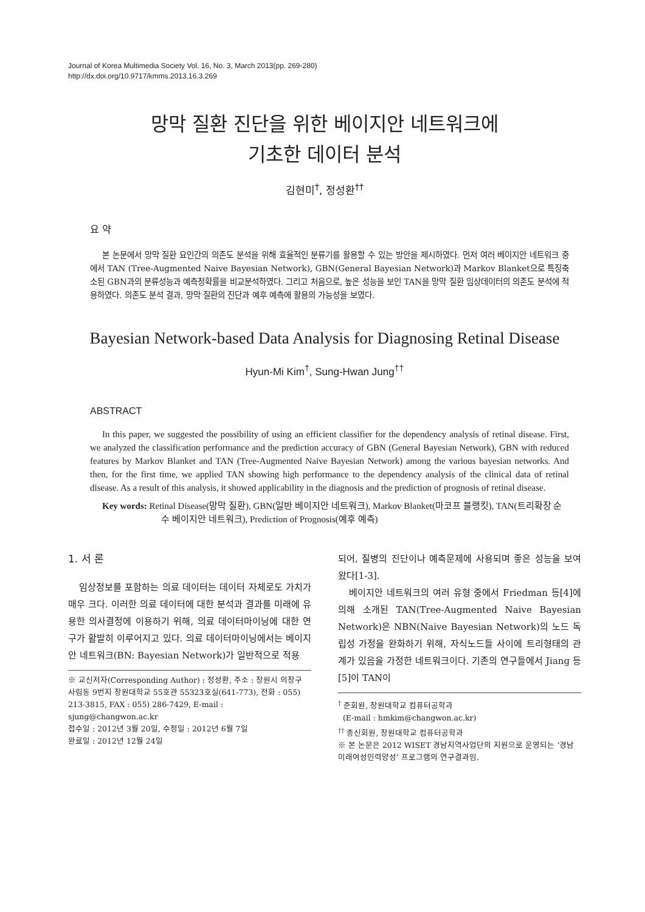Journal of Korea Multimedia Society Vol. 16, No. 3, March 2013(pp. 269-280)
http://dx.doi.org/10.9717/kmms.2013.16.3.269
망막 질환 진단을 위한 베이지안 네트워크에
기초한 데이터 분석
김현미<sup>†</sup>, 정성환<sup>††</sup>
요 약
본 논문에서 망막 질환 요인간의 의존도 분석을 위해 효율적인 분류기를 활용할 수 있는 방안을 제시하였다. 먼저 여러 베이지안 네트워크 중에서 TAN (Tree-Augmented Naive Bayesian Network), GBN(General Bayesian Network)과 Markov Blanket으로 특징축소된 GBN과의 분류성능과 예측정확률을 비교분석하였다. 그리고 처음으로, 높은 성능을 보인 TAN을 망막 질환 임상데이터의 의존도 분석에 적용하였다. 의존도 분석 결과, 망막 질환의 진단과 예후 예측에 활용의 가능성을 보였다.
Bayesian Network-based Data Analysis for Diagnosing Retinal Disease
Hyun-Mi Kim<sup>†</sup>, Sung-Hwan Jung<sup>††</sup>
ABSTRACT
In this paper, we suggested the possibility of using an efficient classifier for the dependency analysis of retinal disease. First, we analyzed the classification performance and the prediction accuracy of GBN (General Bayesian Network), GBN with reduced features by Markov Blanket and TAN (Tree-Augmented Naive Bayesian Network) among the various bayesian networks. And then, for the first time, we applied TAN showing high performance to the dependency analysis of the clinical data of retinal disease. As a result of this analysis, it showed applicability in the diagnosis and the prediction of prognosis of retinal disease.
Key words: Retinal Disease(망막 질환), GBN(일반 베이지안 네트워크), Markov Blanket(마코프 블랭킷), TAN(트리확장 순수 베이지안 네트워크), Prediction of Prognosis(예후 예측)
1. 서 론
임상정보를 포함하는 의료 데이터는 데이터 자체로도 가치가 매우 크다. 이러한 의료 데이터에 대한 분석과 결과를 미래에 유용한 의사결정에 이용하기 위해, 의료 데이터마이닝에 대한 연구가 활발히 이루어지고 있다. 의료 데이터마이닝에서는 베이지안 네트워크(BN: Bayesian Network)가 일반적으로 적용
※ 교신저자(Corresponding Author) : 정성환, 주소 : 창원시 의창구 사림동 9번지 창원대학교 55호관 55323호실(641-773), 전화 : 055) 213-3815, FAX : 055) 286-7429, E-mail : sjung@changwon.ac.kr
접수일 : 2012년 3월 20일, 수정일 : 2012년 6월 7일
완료일 : 2012년 12월 24일
되어, 질병의 진단이나 예측문제에 사용되며 좋은 성능을 보여왔다[1-3].
베이지안 네트워크의 여러 유형 중에서 Friedman 등[4]에 의해 소개된 TAN(Tree-Augmented Naive Bayesian Network)은 NBN(Naive Bayesian Network)의 노드 독립성 가정을 완화하기 위해, 자식노드들 사이에 트리형태의 관계가 있음을 가정한 네트워크이다. 기존의 연구들에서 Jiang 등[5]이 TAN이
<sup>†</sup> 준회원, 창원대학교 컴퓨터공학과
(E-mail : hmkim@changwon.ac.kr)
<sup>††</sup> 종신회원, 창원대학교 컴퓨터공학과
※ 본 논문은 2012 WISET 경남지역사업단의 지원으로 운영되는 ‘경남미래여성인력양성’ 프로그램의 연구결과임.